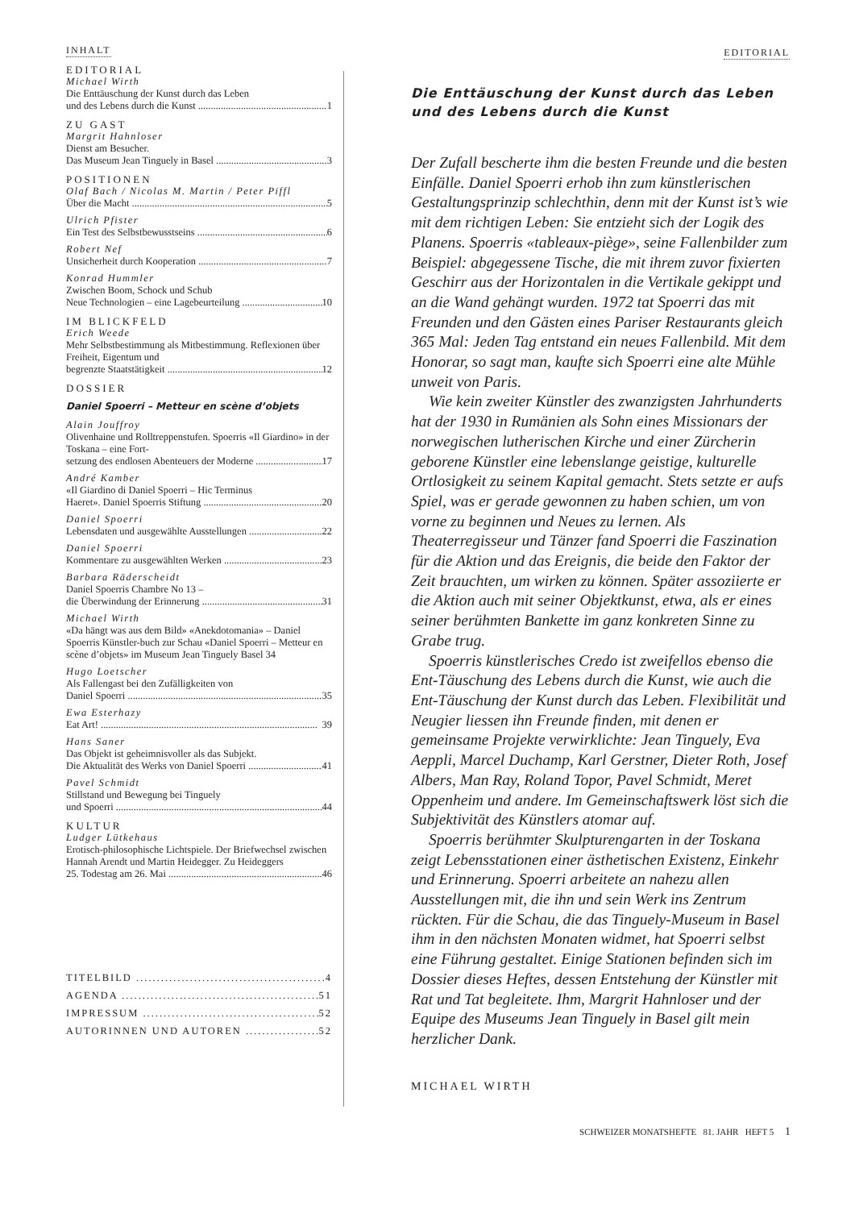INHALT
EDITORIAL
Michael Wirth
Die Enttäuschung der Kunst durch das Leben
und des Lebens durch die Kunst 1
ZU GAST
Margrit Hahnloser
Dienst am Besucher.
Das Museum Jean Tinguely in Basel 3
POSITIONEN
Olaf Bach / Nicolas M. Martin / Peter Piffl
Über die Macht 5
Ulrich Pfister
Ein Test des Selbstbewusstseins 6
Robert Nef
Unsicherheit durch Kooperation 7
Konrad Hummler
Zwischen Boom, Schock und Schub
Neue Technologien – eine Lagebeurteilung 10
IM BLICKFELD
Erich Weede
Mehr Selbstbestimmung als Mitbestimmung. Reflexionen über Freiheit, Eigentum und
begrenzte Staatstätigkeit 12
DOSSIER
Daniel Spoerri – Metteur en scène d’objets
Alain Jouffroy
Olivenhaine und Rolltreppenstufen. Spoerris «Il Giardino» in der Toskana – eine Fort-
setzung des endlosen Abenteuers der Moderne 17
André Kamber
«Il Giardino di Daniel Spoerri – Hic Terminus
Haeret». Daniel Spoerris Stiftung 20
Daniel Spoerri
Lebensdaten und ausgewählte Ausstellungen 22
Daniel Spoerri
Kommentare zu ausgewählten Werken 23
Barbara Räderscheidt
Daniel Spoerris Chambre No 13 –
die Überwindung der Erinnerung 31
Michael Wirth
«Da hängt was aus dem Bild» «Anekdotomania» – Daniel Spoerris Künstler-buch zur Schau «Daniel Spoerri – Metteur en scène d’objets» im Museum Jean Tinguely Basel 34
Hugo Loetscher
Als Fallengast bei den Zufälligkeiten von
Daniel Spoerri 35
Ewa Esterhazy
Eat Art! 39
Hans Saner
Das Objekt ist geheimnisvoller als das Subjekt.
Die Aktualität des Werks von Daniel Spoerri 41
Pavel Schmidt
Stillstand und Bewegung bei Tinguely
und Spoerri 44
KULTUR
Ludger Lütkehaus
Erotisch-philosophische Lichtspiele. Der Briefwechsel zwischen Hannah Arendt und Martin Heidegger. Zu Heideggers
25. Todestag am 26. Mai 46
TITELBILD 4
AGENDA 51
IMPRESSUM 52
AUTORINNEN UND AUTOREN 52
EDITORIAL
Die Enttäuschung der Kunst durch das Leben
und des Lebens durch die Kunst
Der Zufall bescherte ihm die besten Freunde und die besten Einfälle. Daniel Spoerri erhob ihn zum künstlerischen Gestaltungsprinzip schlechthin, denn mit der Kunst ist’s wie mit dem richtigen Leben: Sie entzieht sich der Logik des Planens. Spoerris «tableaux-piège», seine Fallenbilder zum Beispiel: abgegessene Tische, die mit ihrem zuvor fixierten Geschirr aus der Horizontalen in die Vertikale gekippt und an die Wand gehängt wurden. 1972 tat Spoerri das mit Freunden und den Gästen eines Pariser Restaurants gleich 365 Mal: Jeden Tag entstand ein neues Fallenbild. Mit dem Honorar, so sagt man, kaufte sich Spoerri eine alte Mühle unweit von Paris.
Wie kein zweiter Künstler des zwanzigsten Jahrhunderts hat der 1930 in Rumänien als Sohn eines Missionars der norwegischen lutherischen Kirche und einer Zürcherin geborene Künstler eine lebenslange geistige, kulturelle Ortlosigkeit zu seinem Kapital gemacht. Stets setzte er aufs Spiel, was er gerade gewonnen zu haben schien, um von vorne zu beginnen und Neues zu lernen. Als Theaterregisseur und Tänzer fand Spoerri die Faszination für die Aktion und das Ereignis, die beide den Faktor der Zeit brauchten, um wirken zu können. Später assoziierte er die Aktion auch mit seiner Objektkunst, etwa, als er eines seiner berühmten Bankette im ganz konkreten Sinne zu Grabe trug.
Spoerris künstlerisches Credo ist zweifellos ebenso die Ent-Täuschung des Lebens durch die Kunst, wie auch die Ent-Täuschung der Kunst durch das Leben. Flexibilität und Neugier liessen ihn Freunde finden, mit denen er gemeinsame Projekte verwirklichte: Jean Tinguely, Eva Aeppli, Marcel Duchamp, Karl Gerstner, Dieter Roth, Josef Albers, Man Ray, Roland Topor, Pavel Schmidt, Meret Oppenheim und andere. Im Gemeinschaftswerk löst sich die Subjektivität des Künstlers atomar auf.
Spoerris berühmter Skulpturengarten in der Toskana zeigt Lebensstationen einer ästhetischen Existenz, Einkehr und Erinnerung. Spoerri arbeitete an nahezu allen Ausstellungen mit, die ihn und sein Werk ins Zentrum rückten. Für die Schau, die das Tinguely-Museum in Basel ihm in den nächsten Monaten widmet, hat Spoerri selbst eine Führung gestaltet. Einige Stationen befinden sich im Dossier dieses Heftes, dessen Entstehung der Künstler mit Rat und Tat begleitete. Ihm, Margrit Hahnloser und der Equipe des Museums Jean Tinguely in Basel gilt mein herzlicher Dank.
MICHAEL WIRTH
SCHWEIZER MONATSHEFTE 81. JAHR HEFT 5 1